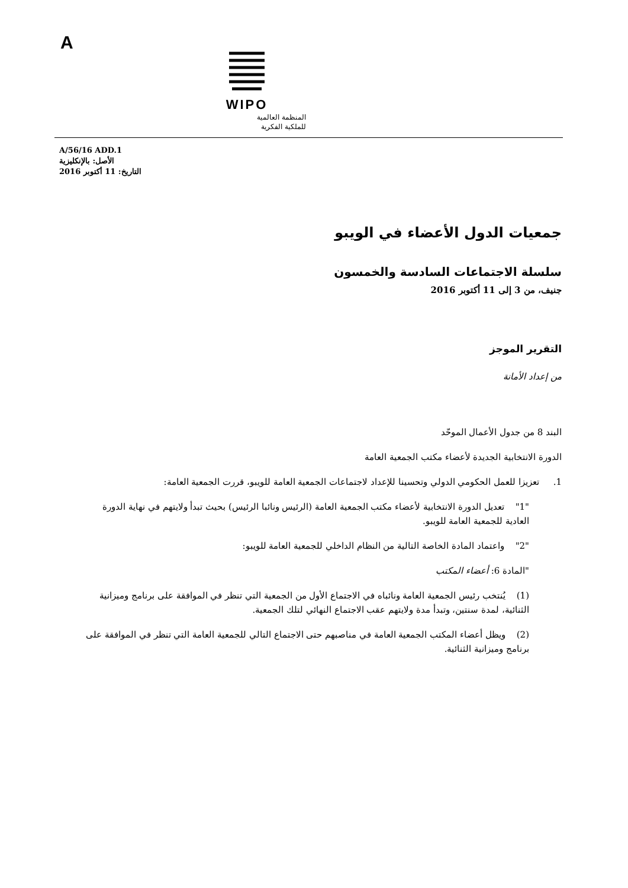A
WIPO
المنظمة العالمية
للملكية الفكرية
A/56/16 ADD.1
الأصل: بالإنكليزية
التاريخ: 11 أكتوبر 2016
جمعيات الدول الأعضاء في الويبو
سلسلة الاجتماعات السادسة والخمسون
جنيف، من 3 إلى 11 أكتوبر 2016
التقرير الموجز
من إعداد الأمانة
البند 8 من جدول الأعمال الموحّد
الدورة الانتخابية الجديدة لأعضاء مكتب الجمعية العامة
1. تعزيزا للعمل الحكومي الدولي وتحسينا للإعداد لاجتماعات الجمعية العامة للويبو، قررت الجمعية العامة:
"1" تعديل الدورة الانتخابية لأعضاء مكتب الجمعية العامة (الرئيس ونائبا الرئيس) بحيث تبدأ ولايتهم في نهاية الدورة العادية للجمعية العامة للويبو.
"2" واعتماد المادة الخاصة التالية من النظام الداخلي للجمعية العامة للويبو:
"المادة 6: أعضاء المكتب
(1) يُنتخب رئيس الجمعية العامة ونائباه في الاجتماع الأول من الجمعية التي تنظر في الموافقة على برنامج وميزانية الثنائية، لمدة سنتين، وتبدأ مدة ولايتهم عقب الاجتماع النهائي لتلك الجمعية.
(2) ويظل أعضاء المكتب الجمعية العامة في مناصبهم حتى الاجتماع التالي للجمعية العامة التي تنظر في الموافقة على برنامج وميزانية الثنائية.